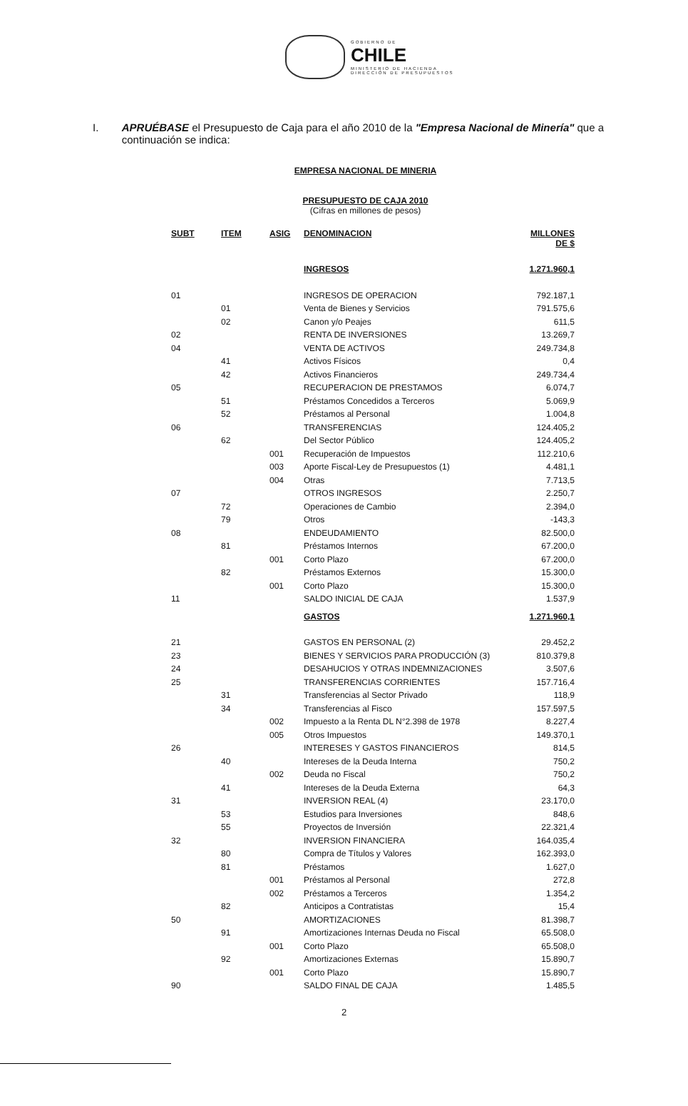GOBIERNO DE
CHILE
MINISTERIO DE HACIENDA
DIRECCIÓN DE PRESUPUESTOS
I. APRUÉBASE el Presupuesto de Caja para el año 2010 de la "Empresa Nacional de Minería" que a continuación se indica:
EMPRESA NACIONAL DE MINERIA
PRESUPUESTO DE CAJA 2010
(Cifras en millones de pesos)
| SUBT | ITEM | ASIG | DENOMINACION | MILLONES DE $ |
| --- | --- | --- | --- | --- |
| | | | INGRESOS | 1.271.960,1 |
| 01 | | | INGRESOS DE OPERACION | 792.187,1 |
| | 01 | | Venta de Bienes y Servicios | 791.575,6 |
| | 02 | | Canon y/o Peajes | 611,5 |
| 02 | | | RENTA DE INVERSIONES | 13.269,7 |
| 04 | | | VENTA DE ACTIVOS | 249.734,8 |
| | 41 | | Activos Físicos | 0,4 |
| | 42 | | Activos Financieros | 249.734,4 |
| 05 | | | RECUPERACION DE PRESTAMOS | 6.074,7 |
| | 51 | | Préstamos Concedidos a Terceros | 5.069,9 |
| | 52 | | Préstamos al Personal | 1.004,8 |
| 06 | | | TRANSFERENCIAS | 124.405,2 |
| | 62 | | Del Sector Público | 124.405,2 |
| | | 001 | Recuperación de Impuestos | 112.210,6 |
| | | 003 | Aporte Fiscal-Ley de Presupuestos (1) | 4.481,1 |
| | | 004 | Otras | 7.713,5 |
| 07 | | | OTROS INGRESOS | 2.250,7 |
| | 72 | | Operaciones de Cambio | 2.394,0 |
| | 79 | | Otros | -143,3 |
| 08 | | | ENDEUDAMIENTO | 82.500,0 |
| | 81 | | Préstamos Internos | 67.200,0 |
| | | 001 | Corto Plazo | 67.200,0 |
| | 82 | | Préstamos Externos | 15.300,0 |
| | | 001 | Corto Plazo | 15.300,0 |
| 11 | | | SALDO INICIAL DE CAJA | 1.537,9 |
| | | | GASTOS | 1.271.960,1 |
| 21 | | | GASTOS EN PERSONAL (2) | 29.452,2 |
| 23 | | | BIENES Y SERVICIOS PARA PRODUCCIÓN (3) | 810.379,8 |
| 24 | | | DESAHUCIOS Y OTRAS INDEMNIZACIONES | 3.507,6 |
| 25 | | | TRANSFERENCIAS CORRIENTES | 157.716,4 |
| | 31 | | Transferencias al Sector Privado | 118,9 |
| | 34 | | Transferencias al Fisco | 157.597,5 |
| | | 002 | Impuesto a la Renta DL N°2.398 de 1978 | 8.227,4 |
| | | 005 | Otros Impuestos | 149.370,1 |
| 26 | | | INTERESES Y GASTOS FINANCIEROS | 814,5 |
| | 40 | | Intereses de la Deuda Interna | 750,2 |
| | | 002 | Deuda no Fiscal | 750,2 |
| | 41 | | Intereses de la Deuda Externa | 64,3 |
| 31 | | | INVERSION REAL (4) | 23.170,0 |
| | 53 | | Estudios para Inversiones | 848,6 |
| | 55 | | Proyectos de Inversión | 22.321,4 |
| 32 | | | INVERSION FINANCIERA | 164.035,4 |
| | 80 | | Compra de Títulos y Valores | 162.393,0 |
| | 81 | | Préstamos | 1.627,0 |
| | | 001 | Préstamos al Personal | 272,8 |
| | | 002 | Préstamos a Terceros | 1.354,2 |
| | 82 | | Anticipos a Contratistas | 15,4 |
| 50 | | | AMORTIZACIONES | 81.398,7 |
| | 91 | | Amortizaciones Internas Deuda no Fiscal | 65.508,0 |
| | | 001 | Corto Plazo | 65.508,0 |
| | 92 | | Amortizaciones Externas | 15.890,7 |
| | | 001 | Corto Plazo | 15.890,7 |
| 90 | | | SALDO FINAL DE CAJA | 1.485,5 |
2